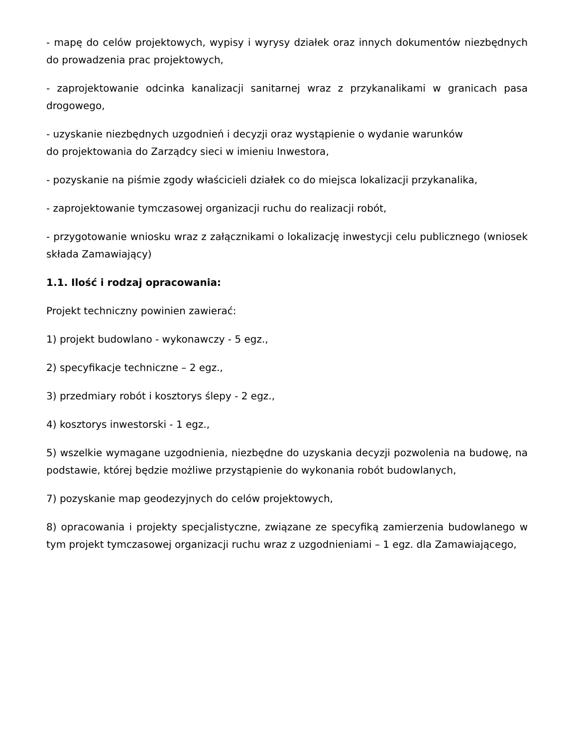- mapę do celów projektowych, wypisy i wyrysy działek oraz innych dokumentów niezbędnych do prowadzenia prac projektowych,
- zaprojektowanie odcinka kanalizacji sanitarnej wraz z przykanalikami w granicach pasa drogowego,
- uzyskanie niezbędnych uzgodnień i decyzji oraz wystąpienie o wydanie warunków
do projektowania do Zarządcy sieci w imieniu Inwestora,
- pozyskanie na piśmie zgody właścicieli działek co do miejsca lokalizacji przykanalika,
- zaprojektowanie tymczasowej organizacji ruchu do realizacji robót,
- przygotowanie wniosku wraz z załącznikami o lokalizację inwestycji celu publicznego (wniosek składa Zamawiający)
1.1. Ilość i rodzaj opracowania:
Projekt techniczny powinien zawierać:
1) projekt budowlano - wykonawczy - 5 egz.,
2) specyfikacje techniczne – 2 egz.,
3) przedmiary robót i kosztorys ślepy - 2 egz.,
4) kosztorys inwestorski - 1 egz.,
5) wszelkie wymagane uzgodnienia, niezbędne do uzyskania decyzji pozwolenia na budowę, na podstawie, której będzie możliwe przystąpienie do wykonania robót budowlanych,
7) pozyskanie map geodezyjnych do celów projektowych,
8) opracowania i projekty specjalistyczne, związane ze specyfiką zamierzenia budowlanego w tym projekt tymczasowej organizacji ruchu wraz z uzgodnieniami – 1 egz. dla Zamawiającego,